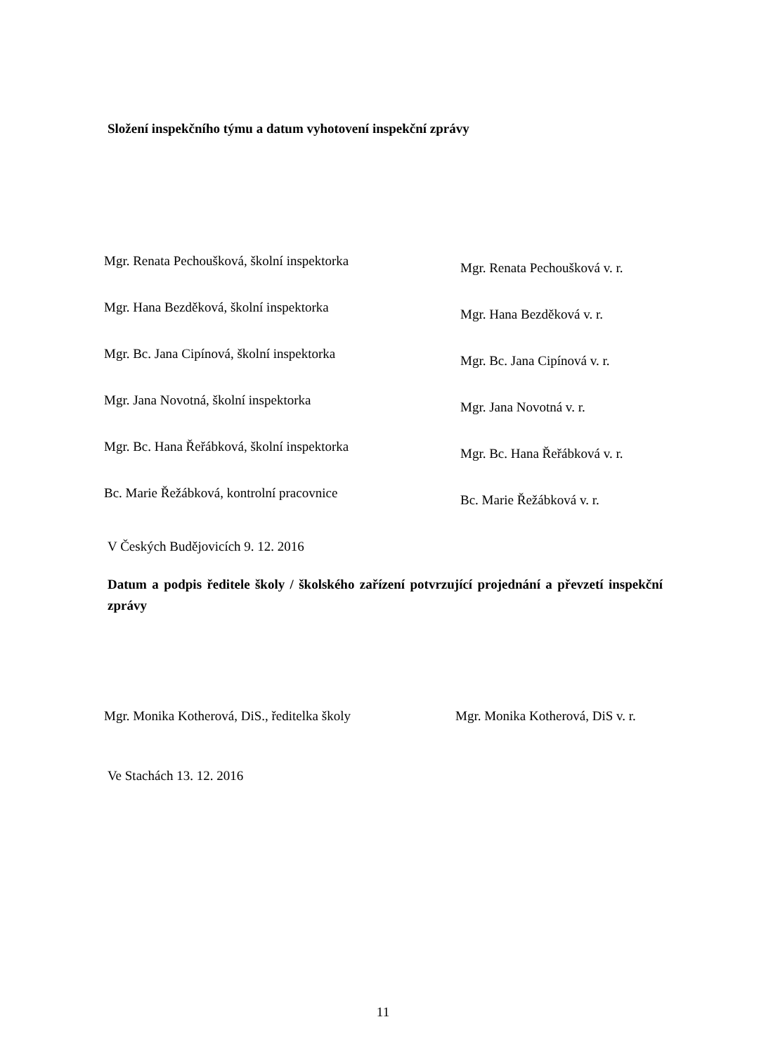Složení inspekčního týmu a datum vyhotovení inspekční zprávy
Mgr. Renata Pechoušková, školní inspektorka
Mgr. Renata Pechoušková v. r.
Mgr. Hana Bezděková, školní inspektorka
Mgr. Hana Bezděková v. r.
Mgr. Bc. Jana Cipínová, školní inspektorka
Mgr. Bc. Jana Cipínová v. r.
Mgr. Jana Novotná, školní inspektorka
Mgr. Jana Novotná v. r.
Mgr. Bc. Hana Řeřábková, školní inspektorka
Mgr. Bc. Hana Řeřábková v. r.
Bc. Marie Řežábková, kontrolní pracovnice
Bc. Marie Řežábková v. r.
V Českých Budějovicích 9. 12. 2016
Datum a podpis ředitele školy / školského zařízení potvrzující projednání a převzetí inspekční zprávy
Mgr. Monika Kotherová, DiS., ředitelka školy
Mgr. Monika Kotherová, DiS v. r.
Ve Stachách 13. 12. 2016
11